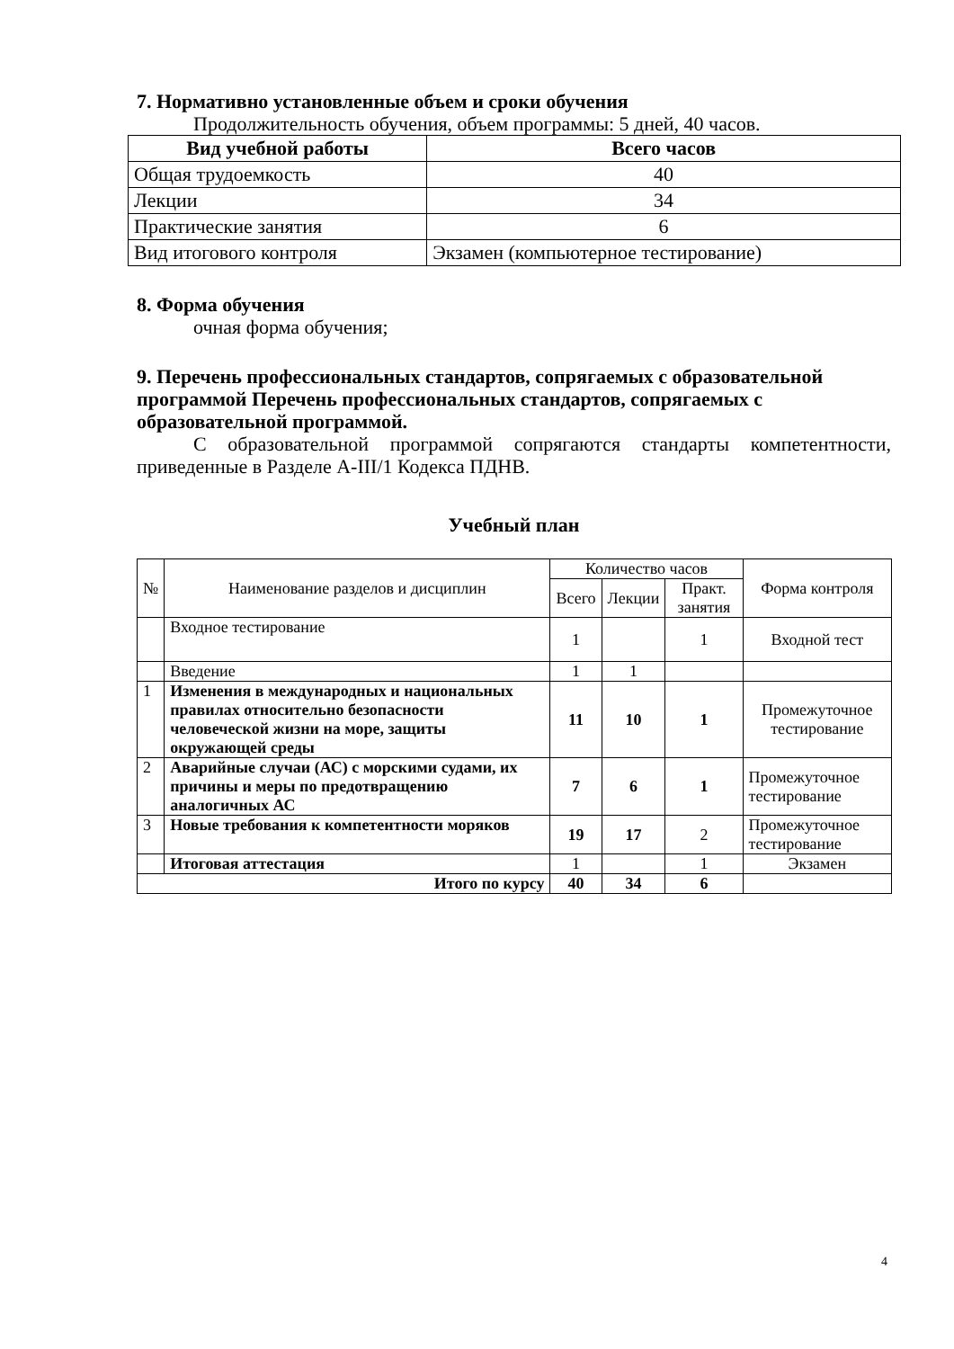7. Нормативно установленные объем и сроки обучения
Продолжительность обучения, объем программы: 5 дней, 40 часов.
| Вид учебной работы | Всего часов |
| --- | --- |
| Общая трудоемкость | 40 |
| Лекции | 34 |
| Практические занятия | 6 |
| Вид итогового контроля | Экзамен (компьютерное тестирование) |
8. Форма обучения
очная форма обучения;
9. Перечень профессиональных стандартов, сопрягаемых с образовательной программой Перечень профессиональных стандартов, сопрягаемых с образовательной программой.
С образовательной программой сопрягаются стандарты компетентности, приведенные в Разделе А-III/1 Кодекса ПДНВ.
Учебный план
| № | Наименование разделов и дисциплин | Количество часов | | | Форма контроля |
| | | Всего | Лекции | Практ. занятия | |
| | Входное тестирование | 1 | | 1 | Входной тест |
| | Введение | 1 | 1 | | |
| 1 | Изменения в международных и национальных правилах относительно безопасности человеческой жизни на море, защиты окружающей среды | 11 | 10 | 1 | Промежуточное тестирование |
| 2 | Аварийные случаи (АС) с морскими судами, их причины и меры по предотвращению аналогичных АС | 7 | 6 | 1 | Промежуточное тестирование |
| 3 | Новые требования к компетентности моряков | 19 | 17 | 2 | Промежуточное тестирование |
| | Итоговая аттестация | 1 | | 1 | Экзамен |
| Итого по курсу | | 40 | 34 | 6 | |
4